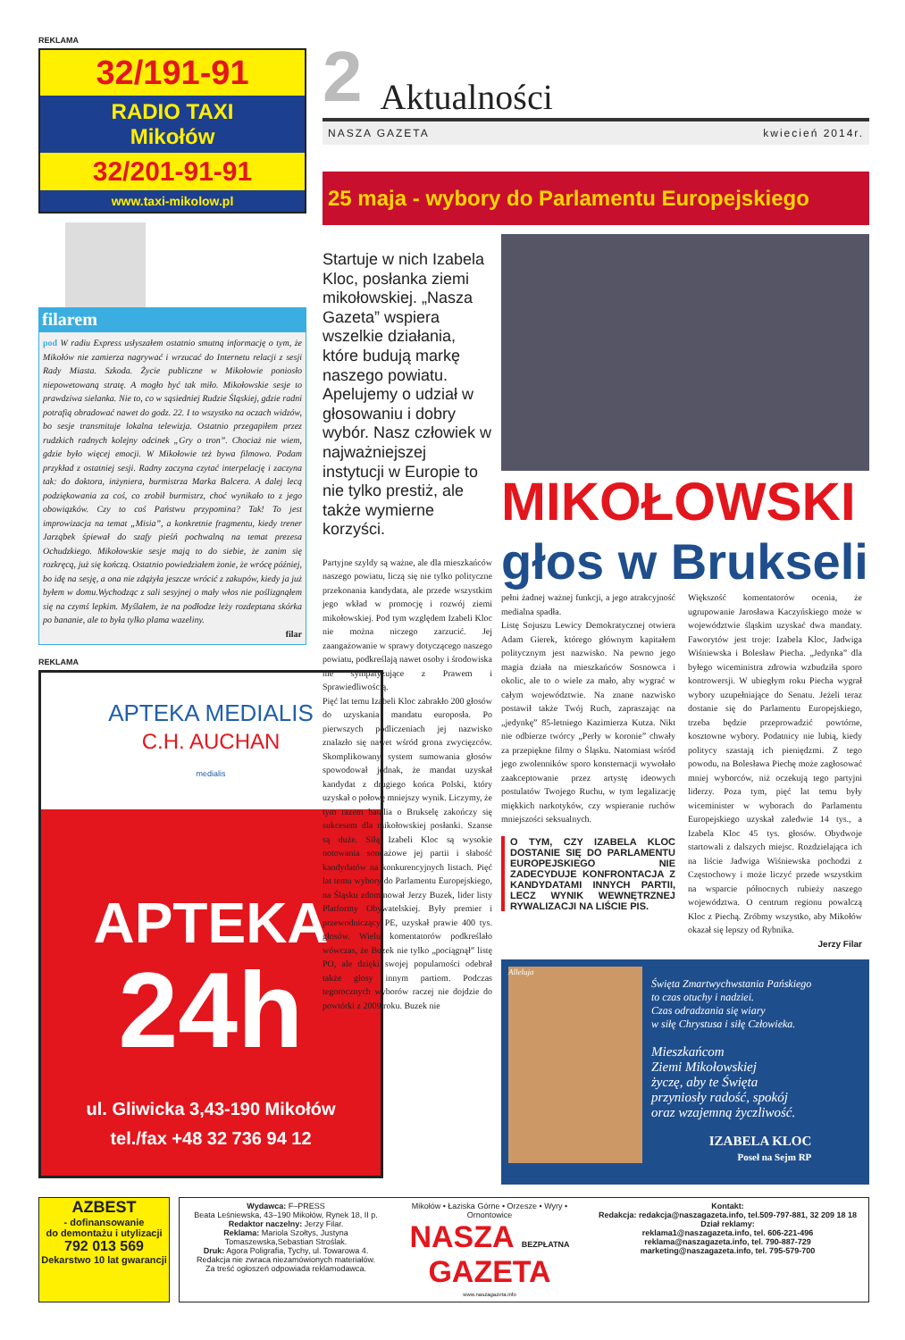REKLAMA
32/191-91
RADIO TAXI
Mikołów
32/201-91-91
www.taxi-mikolow.pl
filarem
pod W radiu Express usłyszałem ostatnio smutną informację o tym, że Mikołów nie zamierza nagrywać i wrzucać do Internetu relacji z sesji Rady Miasta. Szkoda. Życie publiczne w Mikołowie poniosło niepowetowaną stratę. A mogło być tak miło. Mikołowskie sesje to prawdziwa sielanka. Nie to, co w sąsiedniej Rudzie Śląskiej, gdzie radni potrafią obradować nawet do godz. 22. I to wszystko na oczach widzów, bo sesje transmituje lokalna telewizja. Ostatnio przegapiłem przez rudzkich radnych kolejny odcinek „Gry o tron”. Chociaż nie wiem, gdzie było więcej emocji. W Mikołowie też bywa filmowo. Podam przykład z ostatniej sesji. Radny zaczyna czytać interpelację i zaczyna tak: do doktora, inżyniera, burmistrza Marka Balcera. A dalej lecą podziękowania za coś, co zrobił burmistrz, choć wynikało to z jego obowiązków. Czy to coś Państwu przypomina? Tak! To jest improwizacja na temat „Misia”, a konkretnie fragmentu, kiedy trener Jarząbek śpiewał do szafy pieśń pochwalną na temat prezesa Ochudzkiego. Mikołowskie sesje mają to do siebie, że zanim się rozkręcą, już się kończą. Ostatnio powiedziałem żonie, że wrócę później, bo idę na sesję, a ona nie zdążyła jeszcze wrócić z zakupów, kiedy ja już byłem w domu.Wychodząc z sali sesyjnej o mały włos nie poślizgnąłem się na czymś lepkim. Myślałem, że na podłodze leży rozdeptana skórka po bananie, ale to była tylko plama wazeliny.
filar
REKLAMA
APTEKA MEDIALIS
C.H. AUCHAN
medialis
APTEKA
24h
ul. Gliwicka 3,43-190 Mikołów
tel./fax +48 32 736 94 12
2 Aktualności
NASZA GAZETA kwiecień 2014r.
25 maja - wybory do Parlamentu Europejskiego
Startuje w nich Izabela Kloc, posłanka ziemi mikołowskiej. „Nasza Gazeta” wspiera wszelkie działania, które budują markę naszego powiatu. Apelujemy o udział w głosowaniu i dobry wybór. Nasz człowiek w najważniejszej instytucji w Europie to nie tylko prestiż, ale także wymierne korzyści.
Partyjne szyldy są ważne, ale dla mieszkańców naszego powiatu, liczą się nie tylko polityczne przekonania kandydata, ale przede wszystkim jego wkład w promocję i rozwój ziemi mikołowskiej. Pod tym względem Izabeli Kloc nie można niczego zarzucić. Jej zaangażowanie w sprawy dotyczącego naszego powiatu, podkreślają nawet osoby i środowiska nie sympatyzujące z Prawem i Sprawiedliwością.
Pięć lat temu Izabeli Kloc zabrakło 200 głosów do uzyskania mandatu europosła. Po pierwszych podliczeniach jej nazwisko znalazło się nawet wśród gronа zwycięzców. Skomplikowany system sumowania głosów spowodował jednak, że mandat uzyskał kandydat z drugiego końca Polski, który uzyskał o połowę mniejszy wynik. Liczymy, że tym razem batalia o Brukselę zakończy się sukcesem dla mikołowskiej posłanki. Szanse są duże. Siłą Izabeli Kloc są wysokie notowania sondażowe jej partii i słabość kandydatów na konkurencyjnych listach. Pięć lat temu wybory do Parlamentu Europejskiego, na Śląsku zdominował Jerzy Buzek, lider listy Platformy Obywatelskiej. Były premier i przewodniczący PE, uzyskał prawie 400 tys. głosów. Wielu komentatorów podkreślało wówczas, że Buzek nie tylko „pociągnął” listę PO, ale dzięki swojej popularności odebrał także głosy innym partiom. Podczas tegorocznych wyborów raczej nie dojdzie do powtórki z 2009 roku. Buzek nie
MIKOŁOWSKI
głos w Brukseli
pełni żadnej ważnej funkcji, a jego atrakcyjność medialna spadła.
Listę Sojuszu Lewicy Demokratycznej otwiera Adam Gierek, którego głównym kapitałem politycznym jest nazwisko. Na pewno jego magia działa na mieszkańców Sosnowca i okolic, ale to o wiele za mało, aby wygrać w całym województwie. Na znane nazwisko postawił także Twój Ruch, zapraszając na „jedynkę” 85-letniego Kazimierza Kutza. Nikt nie odbierze twórcy „Perły w koronie” chwały za przepiękne filmy o Śląsku. Natomiast wśród jego zwolenników sporo konsternacji wywołało zaakceptowanie przez artystę ideowych postulatów Twojego Ruchu, w tym legalizację miękkich narkotyków, czy wspieranie ruchów mniejszości seksualnych.
O TYM, CZY IZABELA KLOC DOSTANIE SIĘ DO PARLAMENTU EUROPEJSKIEGO NIE ZADECYDUJE KONFRONTACJA Z KANDYDATAMI INNYCH PARTII, LECZ WYNIK WEWNĘTRZNEJ RYWALIZACJI NA LIŚCIE PIS.
Większość komentatorów ocenia, że ugrupowanie Jarosława Kaczyńskiego może w województwie śląskim uzyskać dwa mandaty. Faworytów jest troje: Izabela Kloc, Jadwiga Wiśniewska i Bolesław Piecha. „Jedynka” dla byłego wiceministra zdrowia wzbudziła sporo kontrowersji. W ubiegłym roku Piecha wygrał wybory uzupełniające do Senatu. Jeżeli teraz dostanie się do Parlamentu Europejskiego, trzeba będzie przeprowadzić powtórne, kosztowne wybory. Podatnicy nie lubią, kiedy politycy szastają ich pieniędzmi. Z tego powodu, na Bolesława Piechę może zagłosować mniej wyborców, niż oczekują tego partyjni liderzy. Poza tym, pięć lat temu były wiceminister w wyborach do Parlamentu Europejskiego uzyskał zaledwie 14 tys., a Izabela Kloc 45 tys. głosów. Obydwoje startowali z dalszych miejsc. Rozdzielająca ich na liście Jadwiga Wiśniewska pochodzi z Częstochowy i może liczyć przede wszystkim na wsparcie północnych rubieży naszego województwa. O centrum regionu powalczą Kloc z Piechą. Zróbmy wszystko, aby Mikołów okazał się lepszy od Rybnika.
Jerzy Filar
Alleluja
Święta Zmartwychwstania Pańskiego
to czas otuchy i nadziei.
Czas odradzania się wiary
w siłę Chrystusa i siłę Człowieka.
Mieszkańcom
Ziemi Mikołowskiej
życzę, aby te Święta
przyniosły radość, spokój
oraz wzajemną życzliwość.
IZABELA KLOC
Poseł na Sejm RP
AZBEST
- dofinansowanie
do demontażu i utylizacji
792 013 569
Dekarstwo 10 lat gwarancji
Wydawca: F–PRESS
Beata Leśniewska, 43–190 Mikołów, Rynek 18, II p.
Redaktor naczelny: Jerzy Filar.
Reklama: Mariola Szołtys, Justyna Tomaszewska,Sebastian Stroślak.
Druk: Agora Poligrafia, Tychy, ul. Towarowa 4.
Redakcja nie zwraca niezamówionych materiałów.
Za treść ogłoszeń odpowiada reklamodawca.
Mikołów • Łaziska Górne • Orzesze • Wyry • Ornontowice
NASZA BEZPŁATNA GAZETA
www.naszagazeta.info
Kontakt:
Redakcja: redakcja@naszagazeta.info, tel.509-797-881, 32 209 18 18
Dział reklamy:
reklama1@naszagazeta.info, tel. 606-221-496
reklama@naszagazeta.info, tel. 790-887-729
marketing@naszagazeta.info, tel. 795-579-700